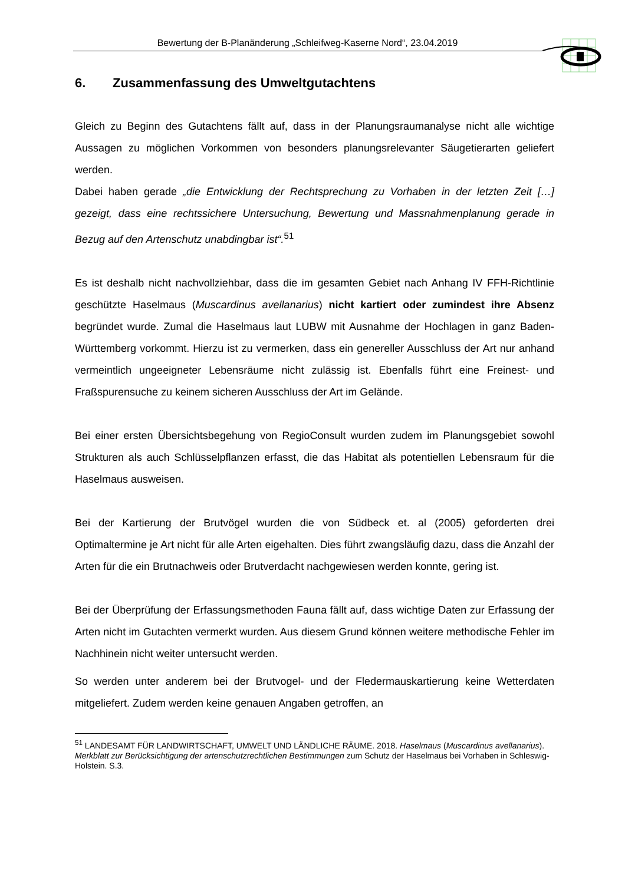Bewertung der B-Planänderung „Schleifweg-Kaserne Nord“, 23.04.2019
6. Zusammenfassung des Umweltgutachtens
Gleich zu Beginn des Gutachtens fällt auf, dass in der Planungsraumanalyse nicht alle wichtige Aussagen zu möglichen Vorkommen von besonders planungsrelevanter Säugetierarten geliefert werden.
Dabei haben gerade „die Entwicklung der Rechtsprechung zu Vorhaben in der letzten Zeit […] gezeigt, dass eine rechtssichere Untersuchung, Bewertung und Massnahmenplanung gerade in Bezug auf den Artenschutz unabdingbar ist“.<sup>51</sup>
Es ist deshalb nicht nachvollziehbar, dass die im gesamten Gebiet nach Anhang IV FFH-Richtlinie geschützte Haselmaus (Muscardinus avellanarius) nicht kartiert oder zumindest ihre Absenz begründet wurde. Zumal die Haselmaus laut LUBW mit Ausnahme der Hochlagen in ganz Baden-Württemberg vorkommt. Hierzu ist zu vermerken, dass ein genereller Ausschluss der Art nur anhand vermeintlich ungeeigneter Lebensräume nicht zulässig ist. Ebenfalls führt eine Freinest- und Fraßspurensuche zu keinem sicheren Ausschluss der Art im Gelände.
Bei einer ersten Übersichtsbegehung von RegioConsult wurden zudem im Planungsgebiet sowohl Strukturen als auch Schlüsselpflanzen erfasst, die das Habitat als potentiellen Lebensraum für die Haselmaus ausweisen.
Bei der Kartierung der Brutvögel wurden die von Südbeck et. al (2005) geforderten drei Optimaltermine je Art nicht für alle Arten eigehalten. Dies führt zwangsläufig dazu, dass die Anzahl der Arten für die ein Brutnachweis oder Brutverdacht nachgewiesen werden konnte, gering ist.
Bei der Überprüfung der Erfassungsmethoden Fauna fällt auf, dass wichtige Daten zur Erfassung der Arten nicht im Gutachten vermerkt wurden. Aus diesem Grund können weitere methodische Fehler im Nachhinein nicht weiter untersucht werden.
So werden unter anderem bei der Brutvogel- und der Fledermauskartierung keine Wetterdaten mitgeliefert. Zudem werden keine genauen Angaben getroffen, an
<sup>51</sup> LANDESAMT FÜR LANDWIRTSCHAFT, UMWELT UND LÄNDLICHE RÄUME. 2018. Haselmaus (Muscardinus avellanarius). Merkblatt zur Berücksichtigung der artenschutzrechtlichen Bestimmungen zum Schutz der Haselmaus bei Vorhaben in Schleswig-Holstein. S.3.